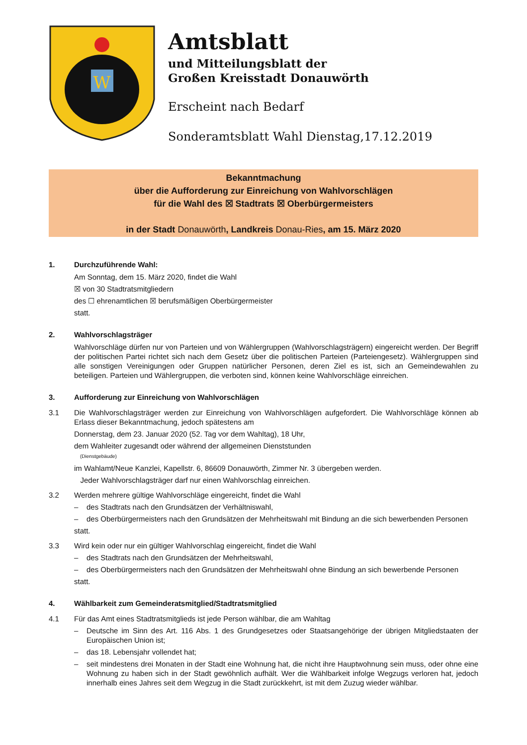W
Amtsblatt
und Mitteilungsblatt der
Großen Kreisstadt Donauwörth
Erscheint nach Bedarf
Sonderamtsblatt Wahl Dienstag,17.12.2019
Bekanntmachung
über die Aufforderung zur Einreichung von Wahlvorschlägen
für die Wahl des ☒ Stadtrats ☒ Oberbürgermeisters
in der Stadt Donauwörth, Landkreis Donau-Ries, am 15. März 2020
1. Durchzuführende Wahl:
Am Sonntag, dem 15. März 2020, findet die Wahl
☒ von 30 Stadtratsmitgliedern
des ☐ ehrenamtlichen ☒ berufsmäßigen Oberbürgermeister
statt.
2. Wahlvorschlagsträger
Wahlvorschläge dürfen nur von Parteien und von Wählergruppen (Wahlvorschlagsträgern) eingereicht werden. Der Begriff der politischen Partei richtet sich nach dem Gesetz über die politischen Parteien (Parteiengesetz). Wählergruppen sind alle sonstigen Vereinigungen oder Gruppen natürlicher Personen, deren Ziel es ist, sich an Gemeindewahlen zu beteiligen. Parteien und Wählergruppen, die verboten sind, können keine Wahlvorschläge einreichen.
3. Aufforderung zur Einreichung von Wahlvorschlägen
3.1 Die Wahlvorschlagsträger werden zur Einreichung von Wahlvorschlägen aufgefordert. Die Wahlvorschläge können ab Erlass dieser Bekanntmachung, jedoch spätestens am
Donnerstag, dem 23. Januar 2020 (52. Tag vor dem Wahltag), 18 Uhr,
dem Wahleiter zugesandt oder während der allgemeinen Dienststunden
(Dienstgebäude)
im Wahlamt/Neue Kanzlei, Kapellstr. 6, 86609 Donauwörth, Zimmer Nr. 3 übergeben werden.
Jeder Wahlvorschlagsträger darf nur einen Wahlvorschlag einreichen.
3.2 Werden mehrere gültige Wahlvorschläge eingereicht, findet die Wahl
– des Stadtrats nach den Grundsätzen der Verhältniswahl,
– des Oberbürgermeisters nach den Grundsätzen der Mehrheitswahl mit Bindung an die sich bewerbenden Personen
statt.
3.3 Wird kein oder nur ein gültiger Wahlvorschlag eingereicht, findet die Wahl
– des Stadtrats nach den Grundsätzen der Mehrheitswahl,
– des Oberbürgermeisters nach den Grundsätzen der Mehrheitswahl ohne Bindung an sich bewerbende Personen
statt.
4. Wählbarkeit zum Gemeinderatsmitglied/Stadtratsmitglied
4.1 Für das Amt eines Stadtratsmitglieds ist jede Person wählbar, die am Wahltag
– Deutsche im Sinn des Art. 116 Abs. 1 des Grundgesetzes oder Staatsangehörige der übrigen Mitgliedstaaten der Europäischen Union ist;
– das 18. Lebensjahr vollendet hat;
– seit mindestens drei Monaten in der Stadt eine Wohnung hat, die nicht ihre Hauptwohnung sein muss, oder ohne eine Wohnung zu haben sich in der Stadt gewöhnlich aufhält. Wer die Wählbarkeit infolge Wegzugs verloren hat, jedoch innerhalb eines Jahres seit dem Wegzug in die Stadt zurückkehrt, ist mit dem Zuzug wieder wählbar.